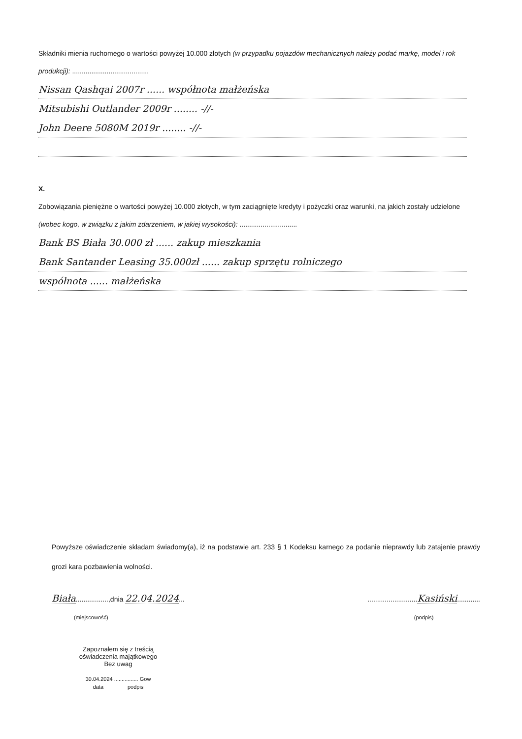Składniki mienia ruchomego o wartości powyżej 10.000 złotych (w przypadku pojazdów mechanicznych należy podać markę, model i rok produkcji): ........................................
Nissan Qashqai 2007r ...... współnota małżeńska
Mitsubishi Outlander 2009r ........ -//-
John Deere 5080M 2019r ........ -//-
X.
Zobowiązania pieniężne o wartości powyżej 10.000 złotych, w tym zaciągnięte kredyty i pożyczki oraz warunki, na jakich zostały udzielone (wobec kogo, w związku z jakim zdarzeniem, w jakiej wysokości): ..............................
Bank BS Biała 30.000 zł ...... zakup mieszkania
Bank Santander Leasing 35.000zł ...... zakup sprzętu rolniczego
współnota ...... małżeńska
Powyższe oświadczenie składam świadomy(a), iż na podstawie art. 233 § 1 Kodeksu karnego za podanie nieprawdy lub zatajenie prawdy grozi kara pozbawienia wolności.
Biała.................,dnia 22.04.2024...
(miejscowość)
..........................Kasiński............
(podpis)
Zapoznałem się z treścią
oświadczenia majątkowego
Bez uwag
30.04.2024 ................ Gow
data podpis